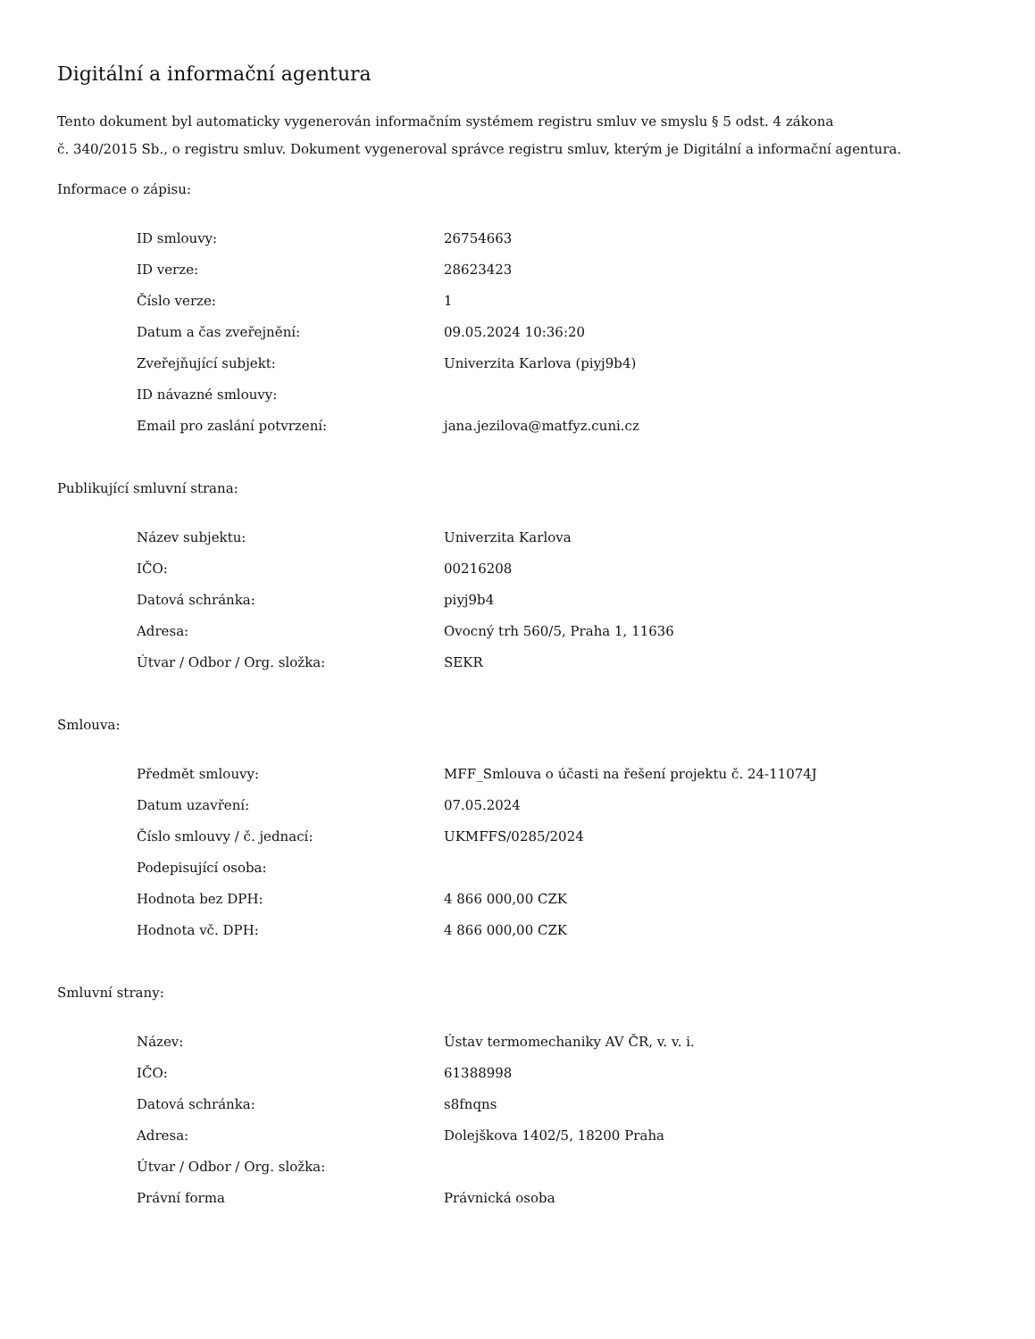Digitální a informační agentura
Tento dokument byl automaticky vygenerován informačním systémem registru smluv ve smyslu § 5 odst. 4 zákona
č. 340/2015 Sb., o registru smluv. Dokument vygeneroval správce registru smluv, kterým je Digitální a informační agentura.
Informace o zápisu:
| ID smlouvy: | 26754663 |
| ID verze: | 28623423 |
| Číslo verze: | 1 |
| Datum a čas zveřejnění: | 09.05.2024 10:36:20 |
| Zveřejňující subjekt: | Univerzita Karlova (piyj9b4) |
| ID návazné smlouvy: | |
| Email pro zaslání potvrzení: | jana.jezilova@matfyz.cuni.cz |
Publikující smluvní strana:
| Název subjektu: | Univerzita Karlova |
| IČO: | 00216208 |
| Datová schránka: | piyj9b4 |
| Adresa: | Ovocný trh 560/5, Praha 1, 11636 |
| Útvar / Odbor / Org. složka: | SEKR |
Smlouva:
| Předmět smlouvy: | MFF_Smlouva o účasti na řešení projektu č. 24-11074J |
| Datum uzavření: | 07.05.2024 |
| Číslo smlouvy / č. jednací: | UKMFFS/0285/2024 |
| Podepisující osoba: | |
| Hodnota bez DPH: | 4 866 000,00 CZK |
| Hodnota vč. DPH: | 4 866 000,00 CZK |
Smluvní strany:
| Název: | Ústav termomechaniky AV ČR, v. v. i. |
| IČO: | 61388998 |
| Datová schránka: | s8fnqns |
| Adresa: | Dolejškova 1402/5, 18200 Praha |
| Útvar / Odbor / Org. složka: | |
| Právní forma | Právnická osoba |